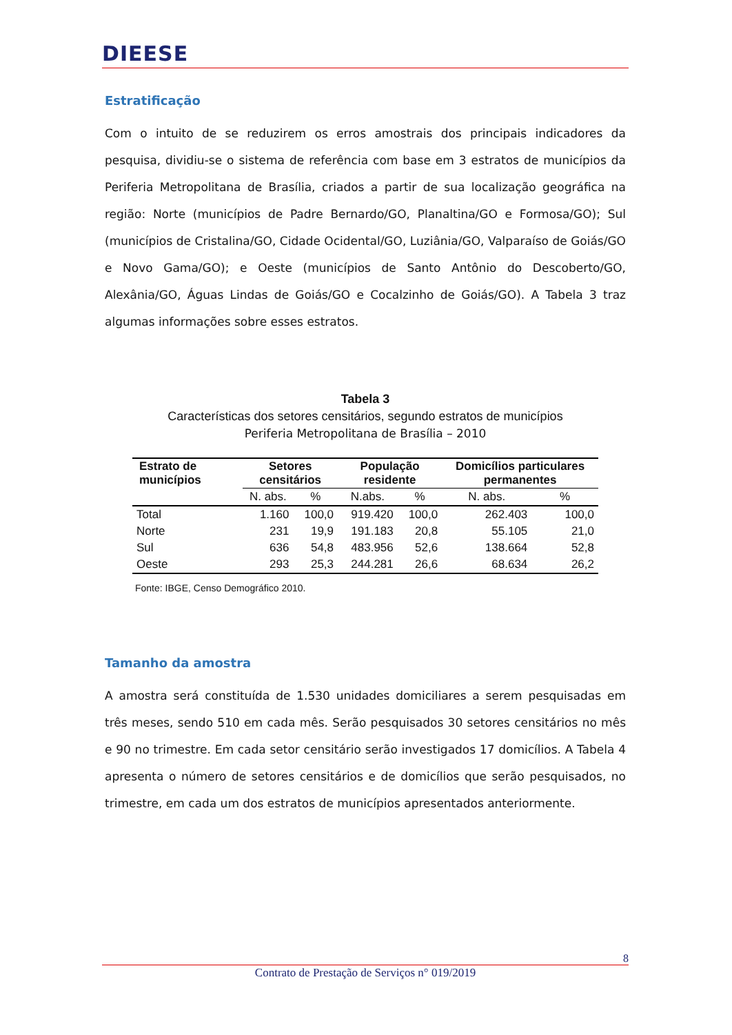DIEESE
Estratificação
Com o intuito de se reduzirem os erros amostrais dos principais indicadores da pesquisa, dividiu-se o sistema de referência com base em 3 estratos de municípios da Periferia Metropolitana de Brasília, criados a partir de sua localização geográfica na região: Norte (municípios de Padre Bernardo/GO, Planaltina/GO e Formosa/GO); Sul (municípios de Cristalina/GO, Cidade Ocidental/GO, Luziânia/GO, Valparaíso de Goiás/GO e Novo Gama/GO); e Oeste (municípios de Santo Antônio do Descoberto/GO, Alexânia/GO, Águas Lindas de Goiás/GO e Cocalzinho de Goiás/GO). A Tabela 3 traz algumas informações sobre esses estratos.
Tabela 3
Características dos setores censitários, segundo estratos de municípios
Periferia Metropolitana de Brasília – 2010
| Estrato de municípios | Setores censitários | | População residente | | Domicílios particulares permanentes | |
| --- | --- | --- | --- | --- | --- | --- |
| | N. abs. | % | N.abs. | % | N. abs. | % |
| Total | 1.160 | 100,0 | 919.420 | 100,0 | 262.403 | 100,0 |
| Norte | 231 | 19,9 | 191.183 | 20,8 | 55.105 | 21,0 |
| Sul | 636 | 54,8 | 483.956 | 52,6 | 138.664 | 52,8 |
| Oeste | 293 | 25,3 | 244.281 | 26,6 | 68.634 | 26,2 |
Fonte: IBGE, Censo Demográfico 2010.
Tamanho da amostra
A amostra será constituída de 1.530 unidades domiciliares a serem pesquisadas em três meses, sendo 510 em cada mês. Serão pesquisados 30 setores censitários no mês e 90 no trimestre. Em cada setor censitário serão investigados 17 domicílios. A Tabela 4 apresenta o número de setores censitários e de domicílios que serão pesquisados, no trimestre, em cada um dos estratos de municípios apresentados anteriormente.
8
Contrato de Prestação de Serviços n° 019/2019